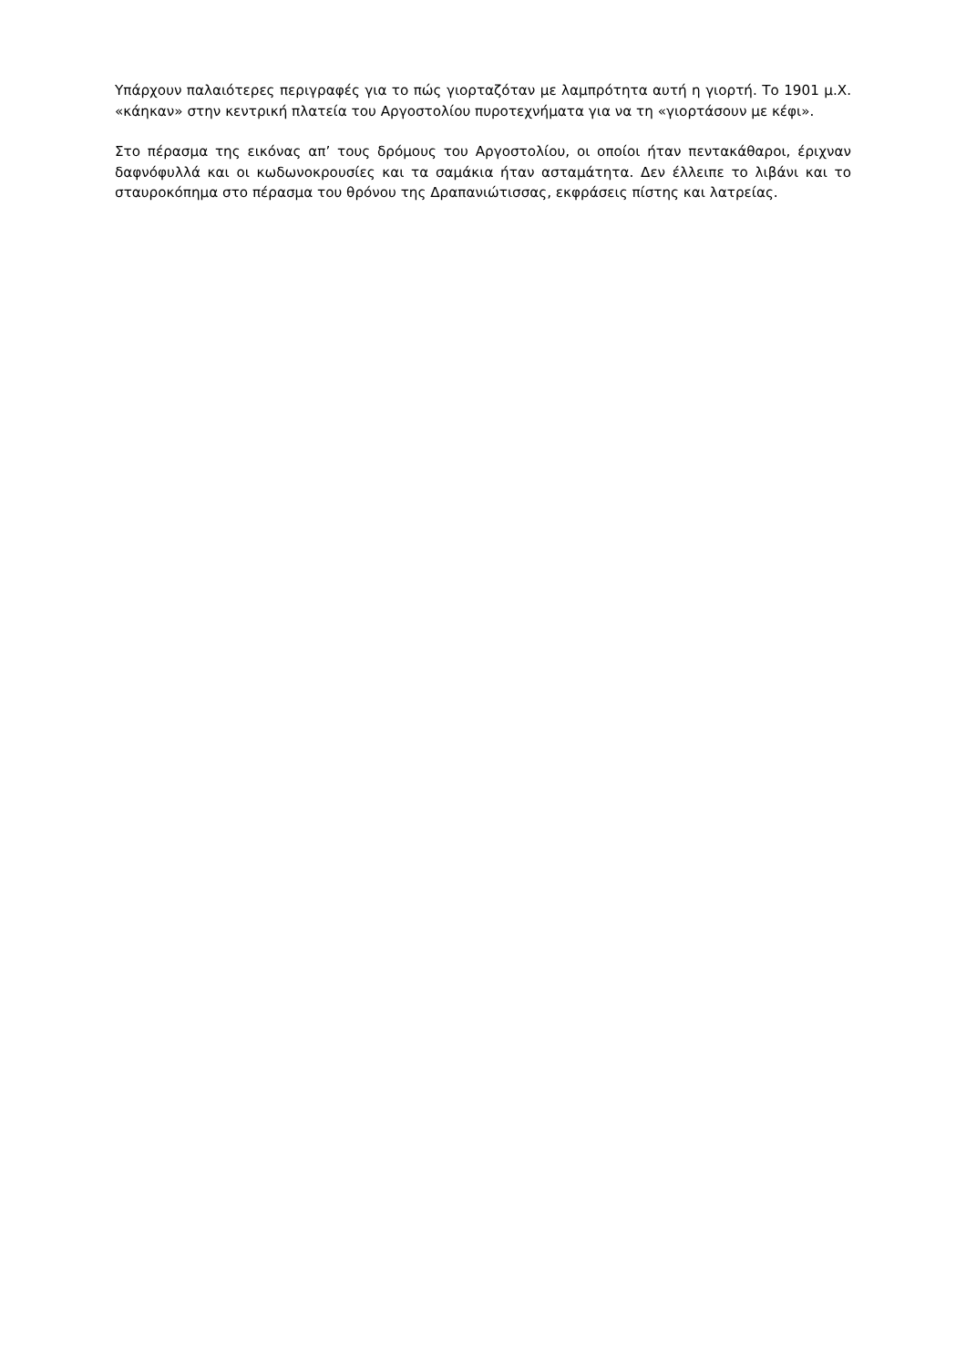Υπάρχουν παλαιότερες περιγραφές για το πώς γιορταζόταν με λαμπρότητα αυτή η γιορτή. Το 1901 μ.Χ. «κάηκαν» στην κεντρική πλατεία του Αργοστολίου πυροτεχνήματα για να τη «γιορτάσουν με κέφι».
Στο πέρασμα της εικόνας απ’ τους δρόμους του Αργοστολίου, οι οποίοι ήταν πεντακάθαροι, έριχναν δαφνόφυλλά και οι κωδωνοκρουσίες και τα σαμάκια ήταν ασταμάτητα. Δεν έλλειπε το λιβάνι και το σταυροκόπημα στο πέρασμα του θρόνου της Δραπανιώτισσας, εκφράσεις πίστης και λατρείας.